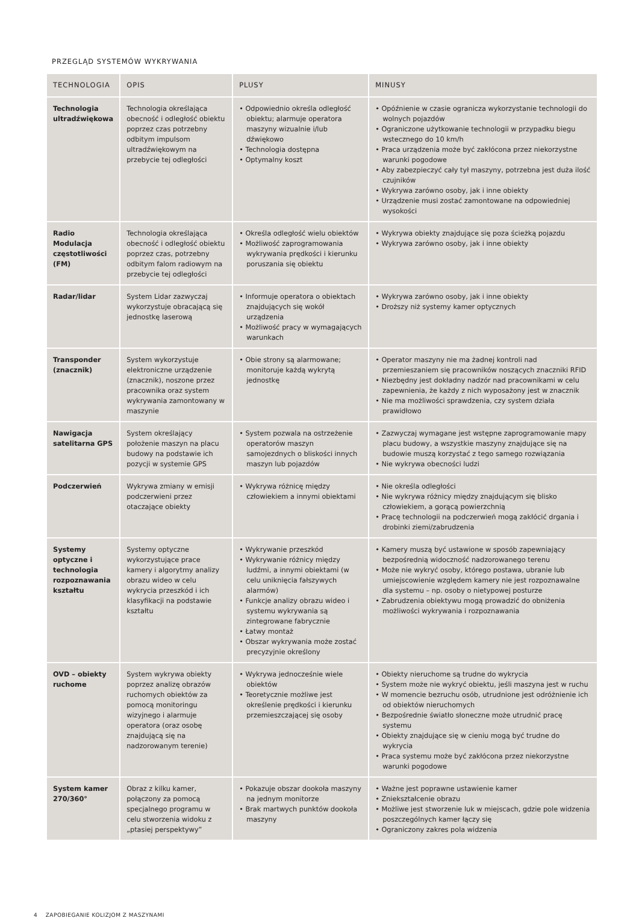PRZEGLĄD SYSTEMÓW WYKRYWANIA
| TECHNOLOGIA | OPIS | PLUSY | MINUSY |
| --- | --- | --- | --- |
| Technologia ultradźwiękowa | Technologia określająca obecność i odległość obiektu poprzez czas potrzebny odbitym impulsom ultradźwiękowym na przebycie tej odległości | • Odpowiednio określa odległość obiektu; alarmuje operatora maszyny wizualnie i/lub dźwiękowo • Technologia dostępna • Optymalny koszt | • Opóźnienie w czasie ogranicza wykorzystanie technologii do wolnych pojazdów • Ograniczone użytkowanie technologii w przypadku biegu wstecznego do 10 km/h • Praca urządzenia może być zakłócona przez niekorzystne warunki pogodowe • Aby zabezpieczyć cały tył maszyny, potrzebna jest duża ilość czujników • Wykrywa zarówno osoby, jak i inne obiekty • Urządzenie musi zostać zamontowane na odpowiedniej wysokości |
| Radio Modulacja częstotliwości (FM) | Technologia określająca obecność i odległość obiektu poprzez czas, potrzebny odbitym falom radiowym na przebycie tej odległości | • Określa odległość wielu obiektów • Możliwość zaprogramowania wykrywania prędkości i kierunku poruszania się obiektu | • Wykrywa obiekty znajdujące się poza ścieżką pojazdu • Wykrywa zarówno osoby, jak i inne obiekty |
| Radar/lidar | System Lidar zazwyczaj wykorzystuje obracającą się jednostkę laserową | • Informuje operatora o obiektach znajdujących się wokół urządzenia • Możliwość pracy w wymagających warunkach | • Wykrywa zarówno osoby, jak i inne obiekty • Droższy niż systemy kamer optycznych |
| Transponder (znacznik) | System wykorzystuje elektroniczne urządzenie (znacznik), noszone przez pracownika oraz system wykrywania zamontowany w maszynie | • Obie strony są alarmowane; monitoruje każdą wykrytą jednostkę | • Operator maszyny nie ma żadnej kontroli nad przemieszaniem się pracowników noszących znaczniki RFID • Niezbędny jest dokładny nadzór nad pracownikami w celu zapewnienia, że każdy z nich wyposażony jest w znacznik • Nie ma możliwości sprawdzenia, czy system działa prawidłowo |
| Nawigacja satelitarna GPS | System określający położenie maszyn na placu budowy na podstawie ich pozycji w systemie GPS | • System pozwala na ostrzeżenie operatorów maszyn samojezdnych o bliskości innych maszyn lub pojazdów | • Zazwyczaj wymagane jest wstępne zaprogramowanie mapy placu budowy, a wszystkie maszyny znajdujące się na budowie muszą korzystać z tego samego rozwiązania • Nie wykrywa obecności ludzi |
| Podczerwień | Wykrywa zmiany w emisji podczerwieni przez otaczające obiekty | • Wykrywa różnicę między człowiekiem a innymi obiektami | • Nie określa odległości • Nie wykrywa różnicy między znajdującym się blisko człowiekiem, a gorącą powierzchnią • Pracę technologii na podczerwień mogą zakłócić drgania i drobinki ziemi/zabrudzenia |
| Systemy optyczne i technologia rozpoznawania kształtu | Systemy optyczne wykorzystujące prace kamery i algorytmy analizy obrazu wideo w celu wykrycia przeszkód i ich klasyfikacji na podstawie kształtu | • Wykrywanie przeszkód • Wykrywanie różnicy między ludźmi, a innymi obiektami (w celu uniknięcia fałszywych alarmów) • Funkcje analizy obrazu wideo i systemu wykrywania są zintegrowane fabrycznie • Łatwy montaż • Obszar wykrywania może zostać precyzyjnie określony | • Kamery muszą być ustawione w sposób zapewniający bezpośrednią widoczność nadzorowanego terenu • Może nie wykryć osoby, którego postawa, ubranie lub umiejscowienie względem kamery nie jest rozpoznawalne dla systemu – np. osoby o nietypowej posturze • Zabrudzenia obiektywu mogą prowadzić do obniżenia możliwości wykrywania i rozpoznawania |
| OVD – obiekty ruchome | System wykrywa obiekty poprzez analizę obrazów ruchomych obiektów za pomocą monitoringu wizyjnego i alarmuje operatora (oraz osobę znajdującą się na nadzorowanym terenie) | • Wykrywa jednocześnie wiele obiektów • Teoretycznie możliwe jest określenie prędkości i kierunku przemieszczającej się osoby | • Obiekty nieruchome są trudne do wykrycia • System może nie wykryć obiektu, jeśli maszyna jest w ruchu • W momencie bezruchu osób, utrudnione jest odróżnienie ich od obiektów nieruchomych • Bezpośrednie światło słoneczne może utrudnić pracę systemu • Obiekty znajdujące się w cieniu mogą być trudne do wykrycia • Praca systemu może być zakłócona przez niekorzystne warunki pogodowe |
| System kamer 270/360° | Obraz z kilku kamer, połączony za pomocą specjalnego programu w celu stworzenia widoku z „ptasiej perspektywy” | • Pokazuje obszar dookoła maszyny na jednym monitorze • Brak martwych punktów dookoła maszyny | • Ważne jest poprawne ustawienie kamer • Zniekształcenie obrazu • Możliwe jest stworzenie luk w miejscach, gdzie pole widzenia poszczególnych kamer łączy się • Ograniczony zakres pola widzenia |
4 ZAPOBIEGANIE KOLIZJOM Z MASZYNAMI